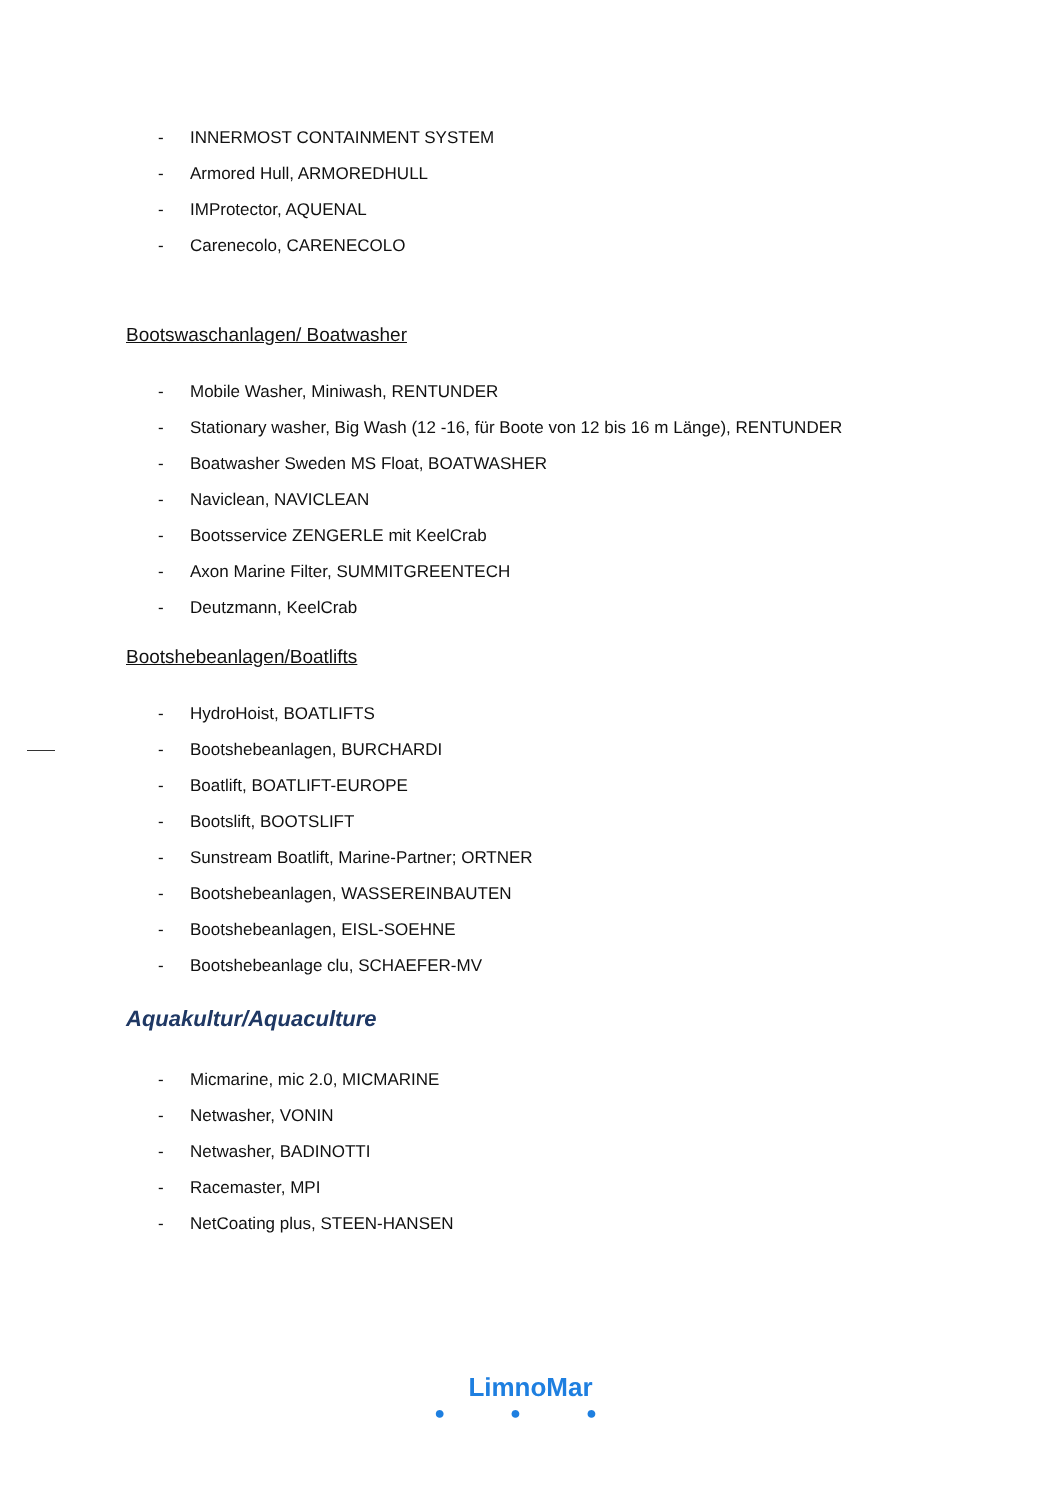- INNERMOST CONTAINMENT SYSTEM
- Armored Hull, ARMOREDHULL
- IMProtector, AQUENAL
- Carenecolo, CARENECOLO
Bootswaschanlagen/ Boatwasher
- Mobile Washer, Miniwash, RENTUNDER
- Stationary washer, Big Wash (12 -16, für Boote von 12 bis 16 m Länge), RENTUNDER
- Boatwasher Sweden MS Float, BOATWASHER
- Naviclean, NAVICLEAN
- Bootsservice ZENGERLE mit KeelCrab
- Axon Marine Filter, SUMMITGREENTECH
- Deutzmann, KeelCrab
Bootshebeanlagen/Boatlifts
- HydroHoist, BOATLIFTS
- Bootshebeanlagen, BURCHARDI
- Boatlift, BOATLIFT-EUROPE
- Bootslift, BOOTSLIFT
- Sunstream Boatlift, Marine-Partner; ORTNER
- Bootshebeanlagen, WASSEREINBAUTEN
- Bootshebeanlagen, EISL-SOEHNE
- Bootshebeanlage clu, SCHAEFER-MV
Aquakultur/Aquaculture
- Micmarine, mic 2.0, MICMARINE
- Netwasher, VONIN
- Netwasher, BADINOTTI
- Racemaster, MPI
- NetCoating plus, STEEN-HANSEN
LimnoMar
● ● ●